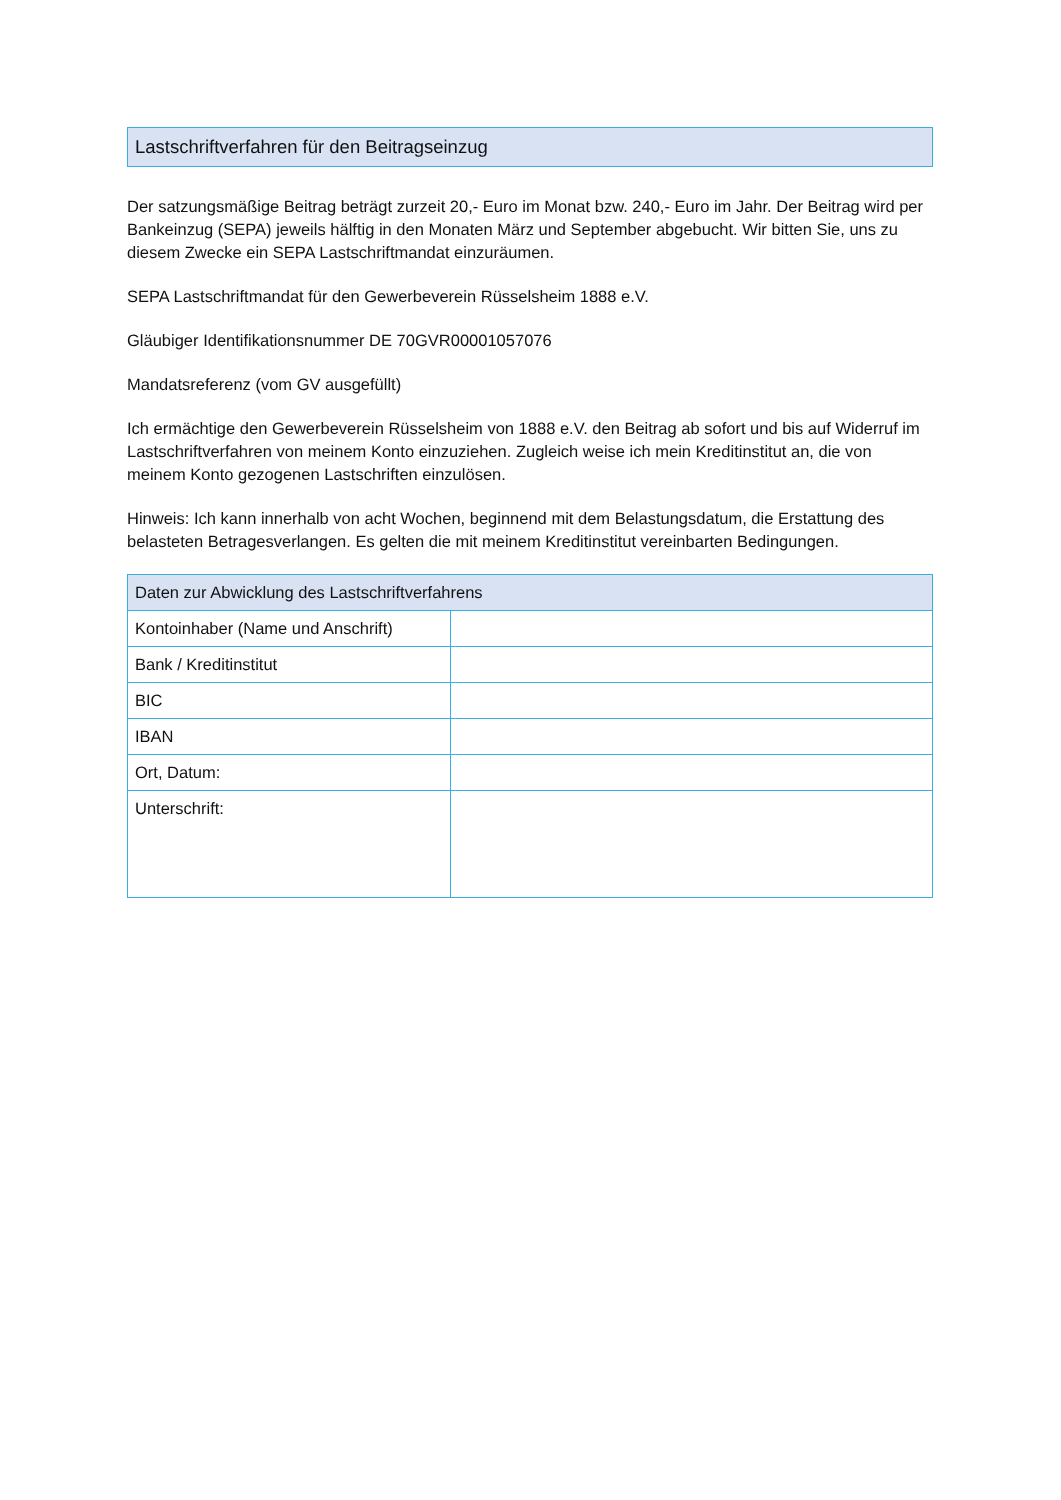Lastschriftverfahren für den Beitragseinzug
Der satzungsmäßige Beitrag beträgt zurzeit 20,- Euro im Monat bzw. 240,- Euro im Jahr. Der Beitrag wird per Bankeinzug (SEPA) jeweils hälftig in den Monaten März und September abgebucht. Wir bitten Sie, uns zu diesem Zwecke ein SEPA Lastschriftmandat einzuräumen.
SEPA Lastschriftmandat für den Gewerbeverein Rüsselsheim 1888 e.V.
Gläubiger Identifikationsnummer DE 70GVR00001057076
Mandatsreferenz (vom GV ausgefüllt)
Ich ermächtige den Gewerbeverein Rüsselsheim von 1888 e.V. den Beitrag ab sofort und bis auf Widerruf im Lastschriftverfahren von meinem Konto einzuziehen. Zugleich weise ich mein Kreditinstitut an, die von meinem Konto gezogenen Lastschriften einzulösen.
Hinweis: Ich kann innerhalb von acht Wochen, beginnend mit dem Belastungsdatum, die Erstattung des belasteten Betragesverlangen. Es gelten die mit meinem Kreditinstitut vereinbarten Bedingungen.
| Daten zur Abwicklung des Lastschriftverfahrens | |
| --- | --- |
| Kontoinhaber (Name und Anschrift) | |
| Bank / Kreditinstitut | |
| BIC | |
| IBAN | |
| Ort, Datum: | |
| Unterschrift: | |